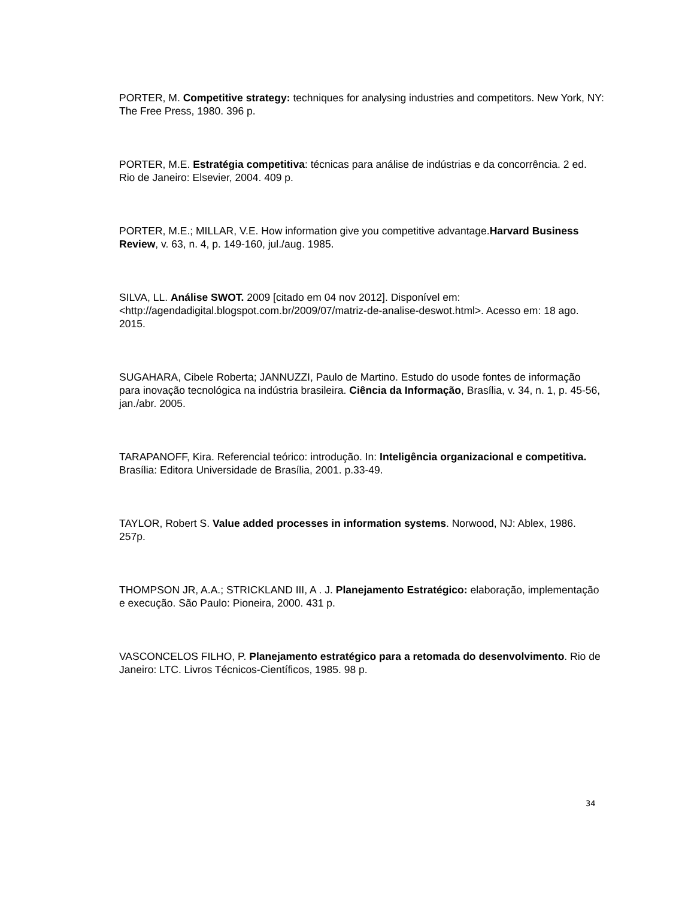PORTER, M. Competitive strategy: techniques for analysing industries and competitors. New York, NY: The Free Press, 1980. 396 p.
PORTER, M.E. Estratégia competitiva: técnicas para análise de indústrias e da concorrência. 2 ed. Rio de Janeiro: Elsevier, 2004. 409 p.
PORTER, M.E.; MILLAR, V.E. How information give you competitive advantage.Harvard Business Review, v. 63, n. 4, p. 149-160, jul./aug. 1985.
SILVA, LL. Análise SWOT. 2009 [citado em 04 nov 2012]. Disponível em: <http://agendadigital.blogspot.com.br/2009/07/matriz-de-analise-deswot.html>. Acesso em: 18 ago. 2015.
SUGAHARA, Cibele Roberta; JANNUZZI, Paulo de Martino. Estudo do usode fontes de informação para inovação tecnológica na indústria brasileira. Ciência da Informação, Brasília, v. 34, n. 1, p. 45-56, jan./abr. 2005.
TARAPANOFF, Kira. Referencial teórico: introdução. In: Inteligência organizacional e competitiva. Brasília: Editora Universidade de Brasília, 2001. p.33-49.
TAYLOR, Robert S. Value added processes in information systems. Norwood, NJ: Ablex, 1986. 257p.
THOMPSON JR, A.A.; STRICKLAND III, A . J. Planejamento Estratégico: elaboração, implementação e execução. São Paulo: Pioneira, 2000. 431 p.
VASCONCELOS FILHO, P. Planejamento estratégico para a retomada do desenvolvimento. Rio de Janeiro: LTC. Livros Técnicos-Científicos, 1985. 98 p.
34